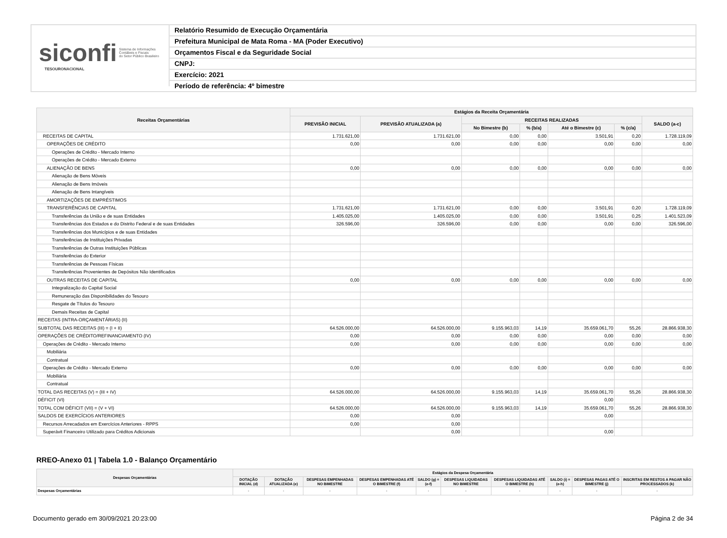siconfi Sistema de Informações
Contábeis e Fiscais
do Setor Público Brasileiro
TESOURONACIONAL
Relatório Resumido de Execução Orçamentária
Prefeitura Municipal de Mata Roma - MA (Poder Executivo)
Orçamentos Fiscal e da Seguridade Social
CNPJ:
Exercício: 2021
Período de referência: 4º bimestre
| Receitas Orçamentárias | Estágios da Receita Orçamentária | | | | | | |
| --- | --- | --- | --- | --- | --- | --- | --- |
| | PREVISÃO INICIAL | PREVISÃO ATUALIZADA (a) | RECEITAS REALIZADAS | | | | SALDO (a-c) |
| | | | No Bimestre (b) | % (b/a) | Até o Bimestre (c) | % (c/a) | |
| RECEITAS DE CAPITAL | 1.731.621,00 | 1.731.621,00 | 0,00 | 0,00 | 3.501,91 | 0,20 | 1.728.119,09 |
| OPERAÇÕES DE CRÉDITO | 0,00 | 0,00 | 0,00 | 0,00 | 0,00 | 0,00 | 0,00 |
| Operações de Crédito - Mercado Interno | | | | | | | |
| Operações de Crédito - Mercado Externo | | | | | | | |
| ALIENAÇÃO DE BENS | 0,00 | 0,00 | 0,00 | 0,00 | 0,00 | 0,00 | 0,00 |
| Alienação de Bens Móveis | | | | | | | |
| Alienação de Bens Imóveis | | | | | | | |
| Alienação de Bens Intangíveis | | | | | | | |
| AMORTIZAÇÕES DE EMPRÉSTIMOS | | | | | | | |
| TRANSFERÊNCIAS DE CAPITAL | 1.731.621,00 | 1.731.621,00 | 0,00 | 0,00 | 3.501,91 | 0,20 | 1.728.119,09 |
| Transferências da União e de suas Entidades | 1.405.025,00 | 1.405.025,00 | 0,00 | 0,00 | 3.501,91 | 0,25 | 1.401.523,09 |
| Transferências dos Estados e do Distrito Federal e de suas Entidades | 326.596,00 | 326.596,00 | 0,00 | 0,00 | 0,00 | 0,00 | 326.596,00 |
| Transferências dos Municípios e de suas Entidades | | | | | | | |
| Transferências de Instituições Privadas | | | | | | | |
| Transferências de Outras Instituições Públicas | | | | | | | |
| Transferências do Exterior | | | | | | | |
| Transferências de Pessoas Físicas | | | | | | | |
| Transferências Provenientes de Depósitos Não Identificados | | | | | | | |
| OUTRAS RECEITAS DE CAPITAL | 0,00 | 0,00 | 0,00 | 0,00 | 0,00 | 0,00 | 0,00 |
| Integralização do Capital Social | | | | | | | |
| Remuneração das Disponibilidades do Tesouro | | | | | | | |
| Resgate de Títulos do Tesouro | | | | | | | |
| Demais Receitas de Capital | | | | | | | |
| RECEITAS (INTRA-ORÇAMENTÁRIAS) (II) | | | | | | | |
| SUBTOTAL DAS RECEITAS (III) = (I + II) | 64.526.000,00 | 64.526.000,00 | 9.155.963,03 | 14,19 | 35.659.061,70 | 55,26 | 28.866.938,30 |
| OPERAÇÕES DE CRÉDITO/REFINANCIAMENTO (IV) | 0,00 | 0,00 | 0,00 | 0,00 | 0,00 | 0,00 | 0,00 |
| Operações de Crédito - Mercado Interno | 0,00 | 0,00 | 0,00 | 0,00 | 0,00 | 0,00 | 0,00 |
| Mobiliária | | | | | | | |
| Contratual | | | | | | | |
| Operações de Crédito - Mercado Externo | 0,00 | 0,00 | 0,00 | 0,00 | 0,00 | 0,00 | 0,00 |
| Mobiliária | | | | | | | |
| Contratual | | | | | | | |
| TOTAL DAS RECEITAS (V) = (III + IV) | 64.526.000,00 | 64.526.000,00 | 9.155.963,03 | 14,19 | 35.659.061,70 | 55,26 | 28.866.938,30 |
| DÉFICIT (VI) | | | | | 0,00 | | |
| TOTAL COM DÉFICIT (VII) = (V + VI) | 64.526.000,00 | 64.526.000,00 | 9.155.963,03 | 14,19 | 35.659.061,70 | 55,26 | 28.866.938,30 |
| SALDOS DE EXERCÍCIOS ANTERIORES | 0,00 | 0,00 | | | 0,00 | | |
| Recursos Arrecadados em Exercícios Anteriores - RPPS | 0,00 | 0,00 | | | | | |
| Superávit Financeiro Utilizado para Créditos Adicionais | | 0,00 | | | 0,00 | | |
RREO-Anexo 01 | Tabela 1.0 - Balanço Orçamentário
| Despesas Orçamentárias | Estágios da Despesa Orçamentária | | | | | | | | | |
| --- | --- | --- | --- | --- | --- | --- | --- | --- | --- | --- |
| | DOTAÇÃO INICIAL (d) | DOTAÇÃO ATUALIZADA (e) | DESPESAS EMPENHADAS NO BIMESTRE | DESPESAS EMPENHADAS ATÉ O BIMESTRE (f) | SALDO (g) = (e-f) | DESPESAS LIQUIDADAS NO BIMESTRE | DESPESAS LIQUIDADAS ATÉ O BIMESTRE (h) | SALDO (i) = (e-h) | DESPESAS PAGAS ATÉ O BIMESTRE (j) | INSCRITAS EM RESTOS A PAGAR NÃO PROCESSADOS (k) |
| Despesas Orçamentárias | - | - | - | - | - | - | - | - | - | - |
Documento gerado em 30/09/2021 20:23:00 Página 2 de 34